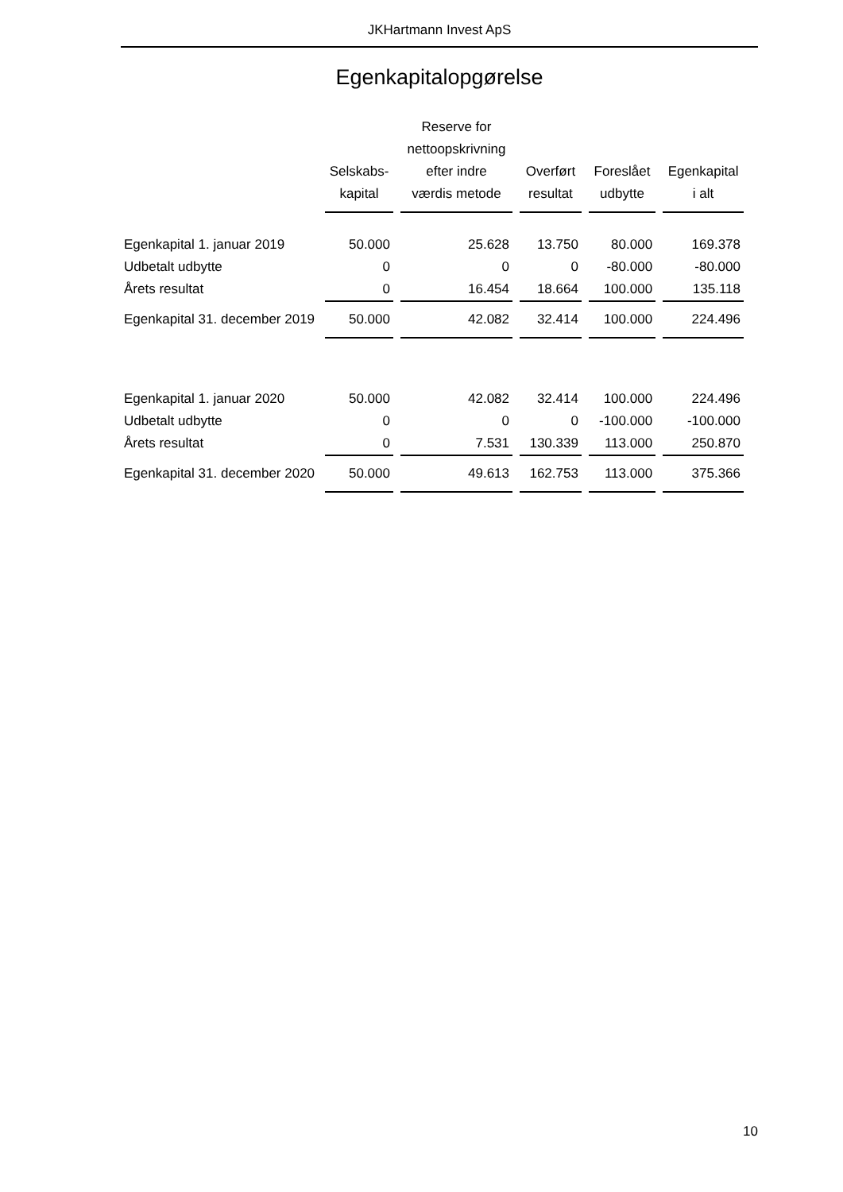JKHartmann Invest ApS
Egenkapitalopgørelse
| | Selskabs- kapital | Reserve for nettoopskrivning efter indre værdis metode | Overført resultat | Foreslået udbytte | Egenkapital i alt |
| --- | --- | --- | --- | --- | --- |
| Egenkapital 1. januar 2019 | 50.000 | 25.628 | 13.750 | 80.000 | 169.378 |
| Udbetalt udbytte | 0 | 0 | 0 | -80.000 | -80.000 |
| Årets resultat | 0 | 16.454 | 18.664 | 100.000 | 135.118 |
| Egenkapital 31. december 2019 | 50.000 | 42.082 | 32.414 | 100.000 | 224.496 |
| Egenkapital 1. januar 2020 | 50.000 | 42.082 | 32.414 | 100.000 | 224.496 |
| Udbetalt udbytte | 0 | 0 | 0 | -100.000 | -100.000 |
| Årets resultat | 0 | 7.531 | 130.339 | 113.000 | 250.870 |
| Egenkapital 31. december 2020 | 50.000 | 49.613 | 162.753 | 113.000 | 375.366 |
10